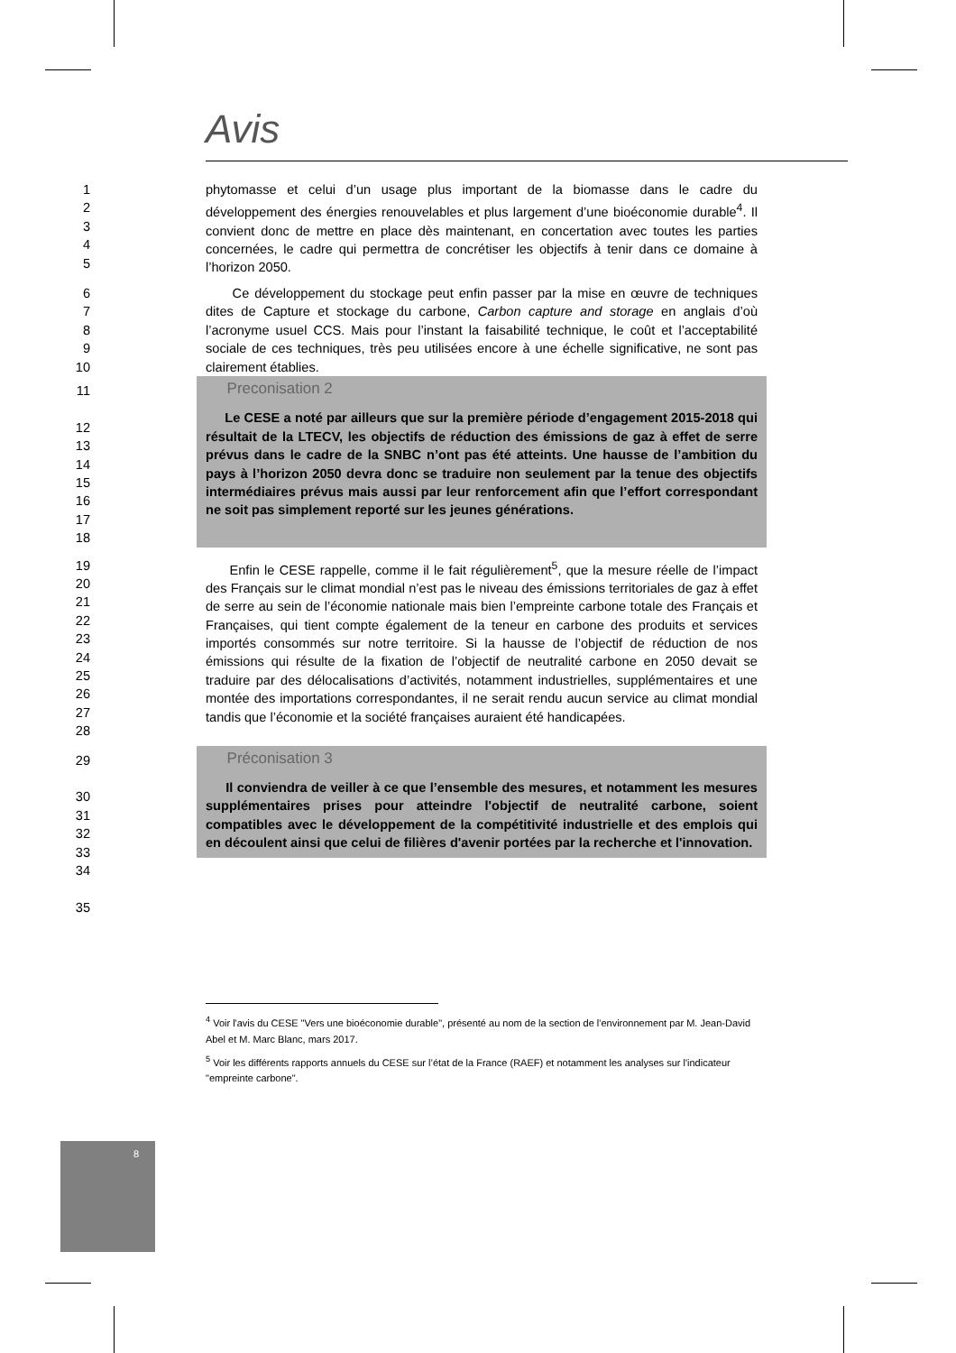Avis
1
2
3
4
5
phytomasse et celui d’un usage plus important de la biomasse dans le cadre du développement des énergies renouvelables et plus largement d’une bioéconomie durable<sup>4</sup>. Il convient donc de mettre en place dès maintenant, en concertation avec toutes les parties concernées, le cadre qui permettra de concrétiser les objectifs à tenir dans ce domaine à l’horizon 2050.
6
7
8
9
10
Ce développement du stockage peut enfin passer par la mise en œuvre de techniques dites de Capture et stockage du carbone, Carbon capture and storage en anglais d’où l’acronyme usuel CCS. Mais pour l’instant la faisabilité technique, le coût et l’acceptabilité sociale de ces techniques, très peu utilisées encore à une échelle significative, ne sont pas clairement établies.
11
12
13
14
15
16
17
18
Preconisation 2
Le CESE a noté par ailleurs que sur la première période d’engagement 2015-2018 qui résultait de la LTECV, les objectifs de réduction des émissions de gaz à effet de serre prévus dans le cadre de la SNBC n’ont pas été atteints. Une hausse de l’ambition du pays à l’horizon 2050 devra donc se traduire non seulement par la tenue des objectifs intermédiaires prévus mais aussi par leur renforcement afin que l’effort correspondant ne soit pas simplement reporté sur les jeunes générations.
19
20
21
22
23
24
25
26
27
28
Enfin le CESE rappelle, comme il le fait régulièrement<sup>5</sup>, que la mesure réelle de l’impact des Français sur le climat mondial n’est pas le niveau des émissions territoriales de gaz à effet de serre au sein de l’économie nationale mais bien l’empreinte carbone totale des Français et Françaises, qui tient compte également de la teneur en carbone des produits et services importés consommés sur notre territoire. Si la hausse de l’objectif de réduction de nos émissions qui résulte de la fixation de l’objectif de neutralité carbone en 2050 devait se traduire par des délocalisations d’activités, notamment industrielles, supplémentaires et une montée des importations correspondantes, il ne serait rendu aucun service au climat mondial tandis que l’économie et la société françaises auraient été handicapées.
29
30
31
32
33
34
35
Préconisation 3
Il conviendra de veiller à ce que l’ensemble des mesures, et notamment les mesures supplémentaires prises pour atteindre l'objectif de neutralité carbone, soient compatibles avec le développement de la compétitivité industrielle et des emplois qui en découlent ainsi que celui de filières d'avenir portées par la recherche et l'innovation.
<sup>4</sup> Voir l'avis du CESE "Vers une bioéconomie durable", présenté au nom de la section de l'environnement par M. Jean-David Abel et M. Marc Blanc, mars 2017.
<sup>5</sup> Voir les différents rapports annuels du CESE sur l’état de la France (RAEF) et notamment les analyses sur l'indicateur "empreinte carbone".
8